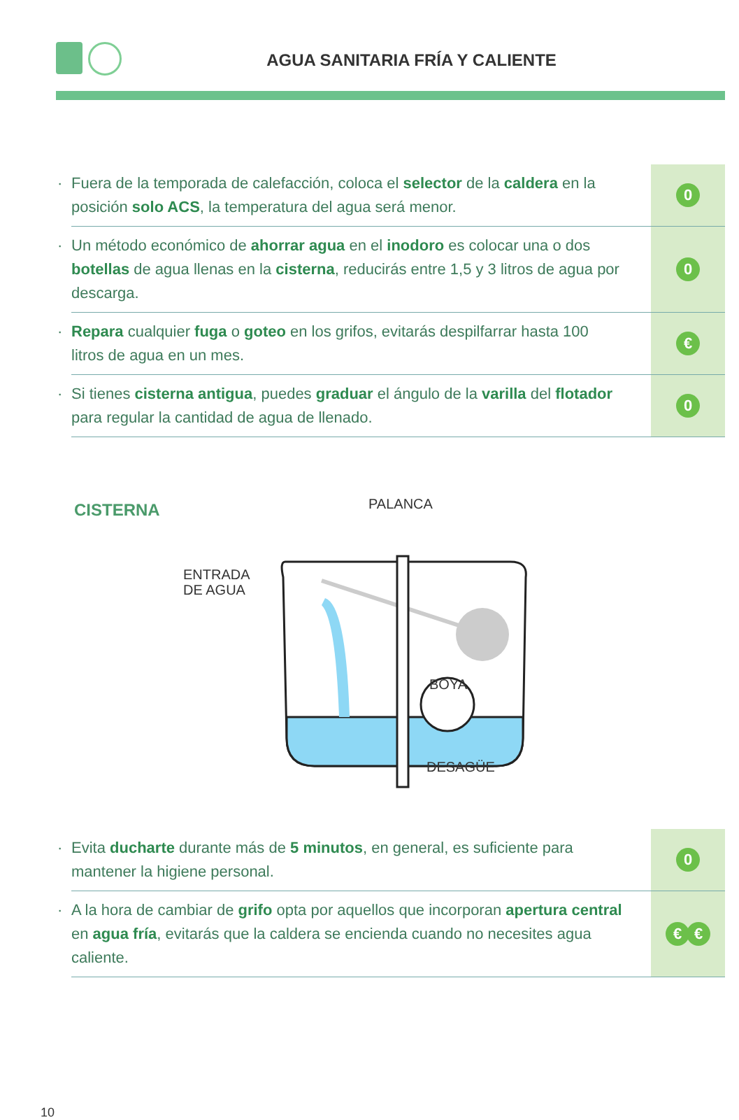AGUA SANITARIA FRÍA Y CALIENTE
· Fuera de la temporada de calefacción, coloca el selector de la caldera en la posición solo ACS, la temperatura del agua será menor.
0
· Un método económico de ahorrar agua en el inodoro es colocar una o dos botellas de agua llenas en la cisterna, reducirás entre 1,5 y 3 litros de agua por descarga.
0
· Repara cualquier fuga o goteo en los grifos, evitarás despilfarrar hasta 100 litros de agua en un mes.
€
· Si tienes cisterna antigua, puedes graduar el ángulo de la varilla del flotador para regular la cantidad de agua de llenado.
0
CISTERNA PALANCA
ENTRADA
DE AGUA
BOYA
DESAGÜE
· Evita ducharte durante más de 5 minutos, en general, es suficiente para mantener la higiene personal.
0
· A la hora de cambiar de grifo opta por aquellos que incorporan apertura central en agua fría, evitarás que la caldera se encienda cuando no necesites agua caliente.
€ €
10